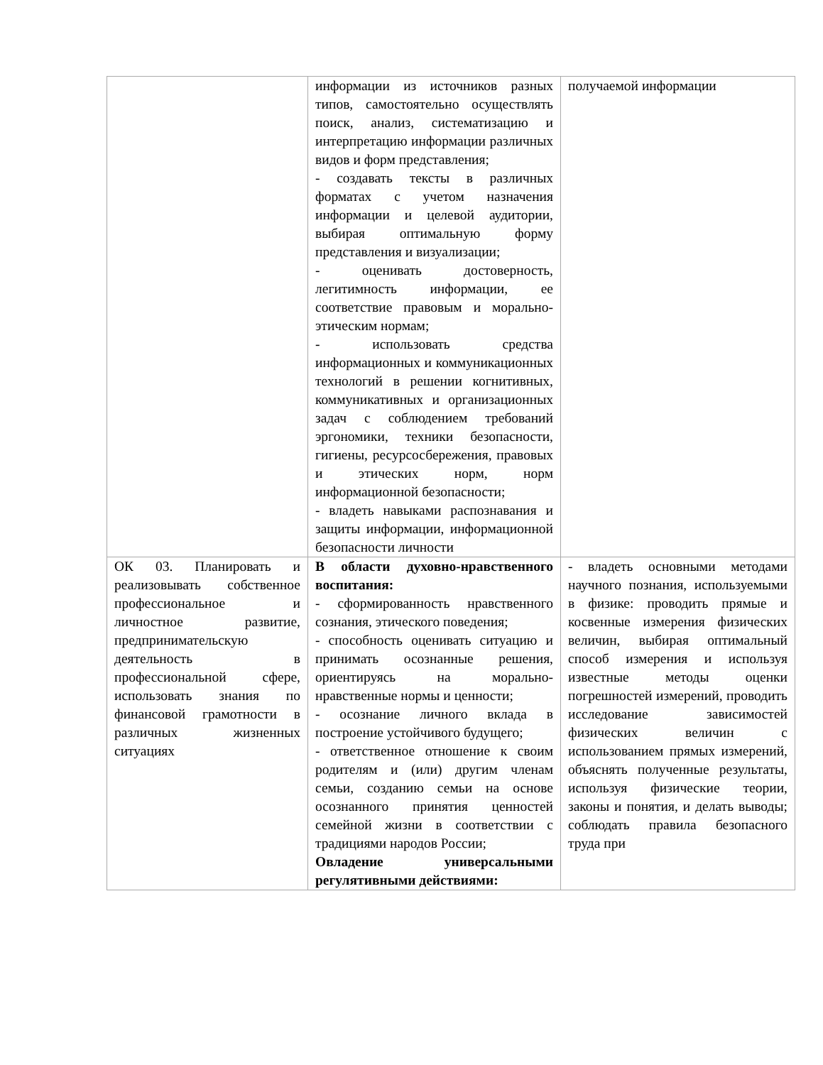| | информации из источников разных типов, самостоятельно осуществлять поиск, анализ, систематизацию и интерпретацию информации различных видов и форм представления; - создавать тексты в различных форматах с учетом назначения информации и целевой аудитории, выбирая оптимальную форму представления и визуализации; - оценивать достоверность, легитимность информации, ее соответствие правовым и морально-этическим нормам; - использовать средства информационных и коммуникационных технологий в решении когнитивных, коммуникативных и организационных задач с соблюдением требований эргономики, техники безопасности, гигиены, ресурсосбережения, правовых и этических норм, норм информационной безопасности; - владеть навыками распознавания и защиты информации, информационной безопасности личности | получаемой информации |
| ОК 03. Планировать и реализовывать собственное профессиональное и личностное развитие, предпринимательскую деятельность в профессиональной сфере, использовать знания по финансовой грамотности в различных жизненных ситуациях | В области духовно-нравственного воспитания: - сформированность нравственного сознания, этического поведения; - способность оценивать ситуацию и принимать осознанные решения, ориентируясь на морально-нравственные нормы и ценности; - осознание личного вклада в построение устойчивого будущего; - ответственное отношение к своим родителям и (или) другим членам семьи, созданию семьи на основе осознанного принятия ценностей семейной жизни в соответствии с традициями народов России; Овладение универсальными регулятивными действиями: | - владеть основными методами научного познания, используемыми в физике: проводить прямые и косвенные измерения физических величин, выбирая оптимальный способ измерения и используя известные методы оценки погрешностей измерений, проводить исследование зависимостей физических величин с использованием прямых измерений, объяснять полученные результаты, используя физические теории, законы и понятия, и делать выводы; соблюдать правила безопасного труда при |